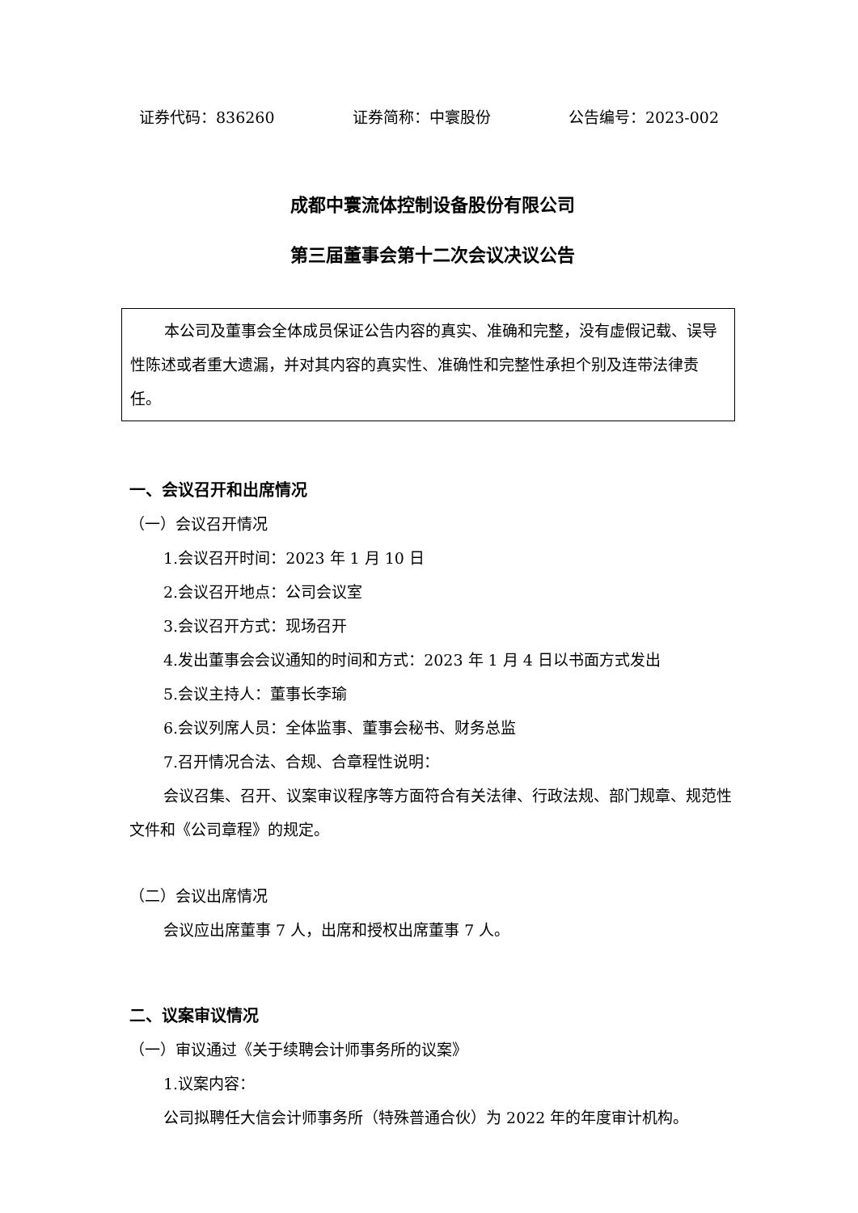证券代码：836260 证券简称：中寰股份 公告编号：2023-002
成都中寰流体控制设备股份有限公司
第三届董事会第十二次会议决议公告
本公司及董事会全体成员保证公告内容的真实、准确和完整，没有虚假记载、误导性陈述或者重大遗漏，并对其内容的真实性、准确性和完整性承担个别及连带法律责任。
一、会议召开和出席情况
（一）会议召开情况
1.会议召开时间：2023 年 1 月 10 日
2.会议召开地点：公司会议室
3.会议召开方式：现场召开
4.发出董事会会议通知的时间和方式：2023 年 1 月 4 日以书面方式发出
5.会议主持人：董事长李瑜
6.会议列席人员：全体监事、董事会秘书、财务总监
7.召开情况合法、合规、合章程性说明：
会议召集、召开、议案审议程序等方面符合有关法律、行政法规、部门规章、规范性文件和《公司章程》的规定。
（二）会议出席情况
会议应出席董事 7 人，出席和授权出席董事 7 人。
二、议案审议情况
（一）审议通过《关于续聘会计师事务所的议案》
1.议案内容：
公司拟聘任大信会计师事务所（特殊普通合伙）为 2022 年的年度审计机构。